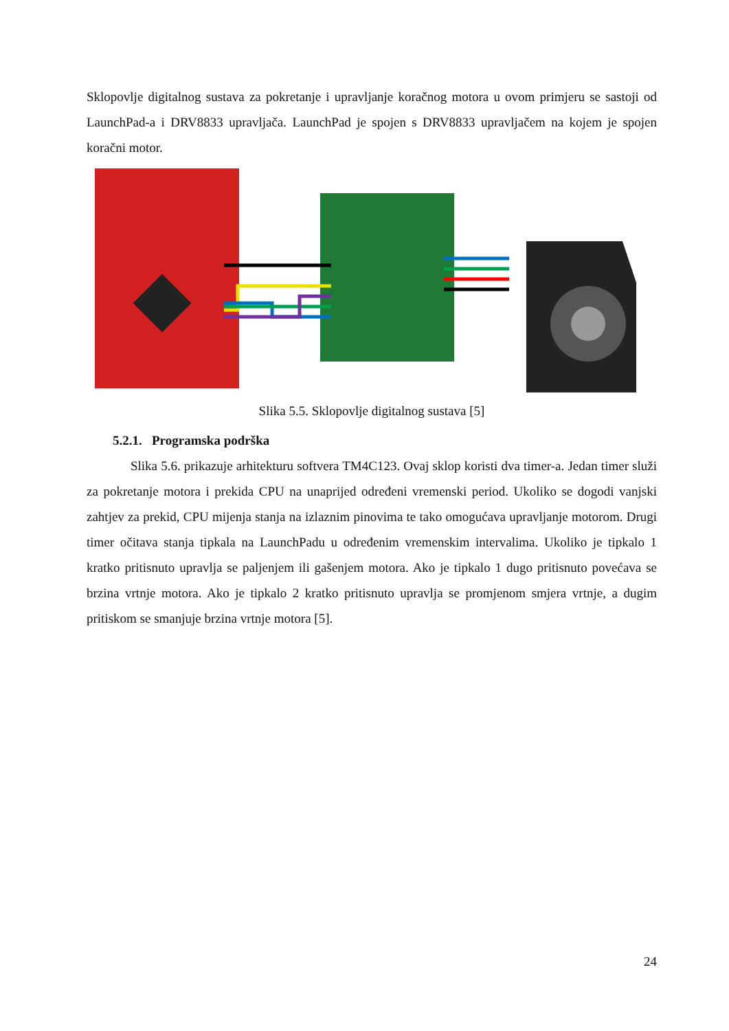Sklopovlje digitalnog sustava za pokretanje i upravljanje koračnog motora u ovom primjeru se sastoji od LaunchPad-a i DRV8833 upravljača. LaunchPad je spojen s DRV8833 upravljačem na kojem je spojen koračni motor.
Slika 5.5. Sklopovlje digitalnog sustava [5]
5.2.1. Programska podrška
Slika 5.6. prikazuje arhitekturu softvera TM4C123. Ovaj sklop koristi dva timer-a. Jedan timer služi za pokretanje motora i prekida CPU na unaprijed određeni vremenski period. Ukoliko se dogodi vanjski zahtjev za prekid, CPU mijenja stanja na izlaznim pinovima te tako omogućava upravljanje motorom. Drugi timer očitava stanja tipkala na LaunchPadu u određenim vremenskim intervalima. Ukoliko je tipkalo 1 kratko pritisnuto upravlja se paljenjem ili gašenjem motora. Ako je tipkalo 1 dugo pritisnuto povećava se brzina vrtnje motora. Ako je tipkalo 2 kratko pritisnuto upravlja se promjenom smjera vrtnje, a dugim pritiskom se smanjuje brzina vrtnje motora [5].
24